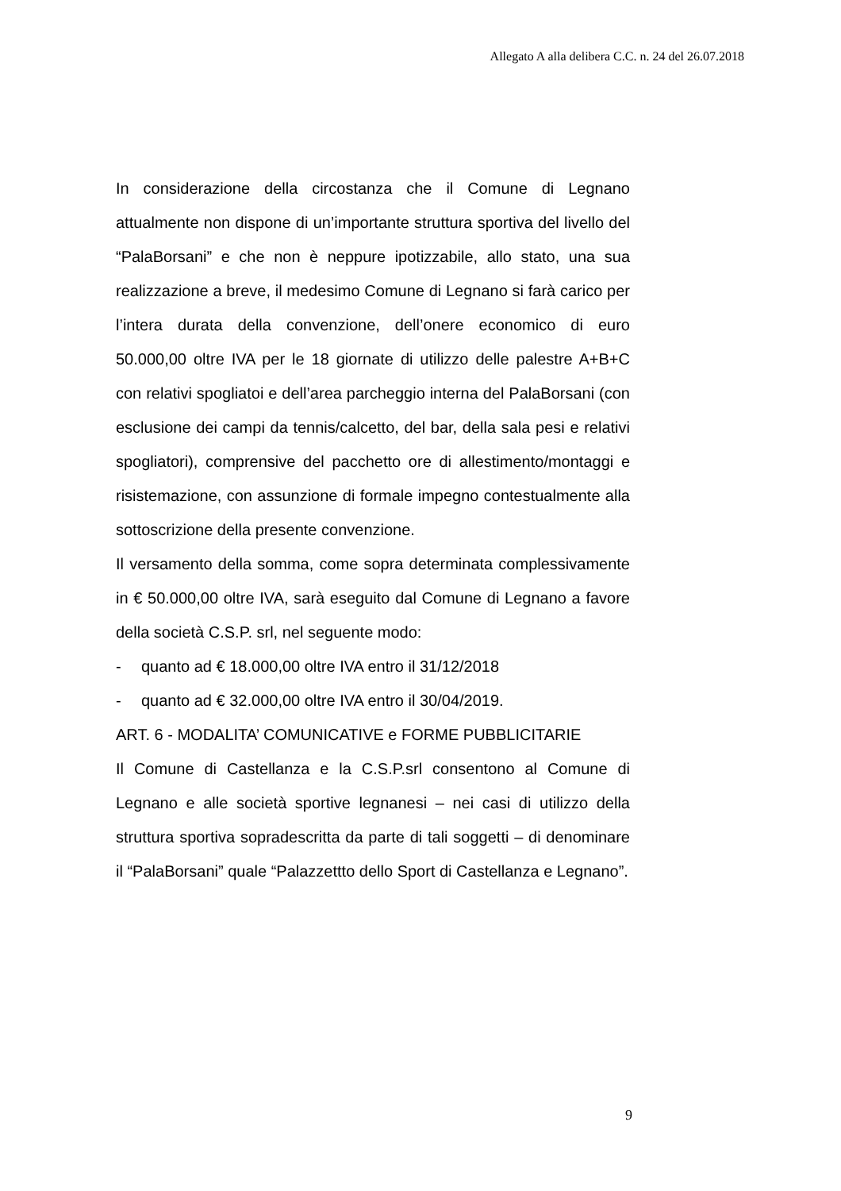Allegato A alla delibera C.C. n. 24 del 26.07.2018
In considerazione della circostanza che il Comune di Legnano attualmente non dispone di un’importante struttura sportiva del livello del “PalaBorsani” e che non è neppure ipotizzabile, allo stato, una sua realizzazione a breve, il medesimo Comune di Legnano si farà carico per l’intera durata della convenzione, dell’onere economico di euro 50.000,00 oltre IVA per le 18 giornate di utilizzo delle palestre A+B+C con relativi spogliatoi e dell’area parcheggio interna del PalaBorsani (con esclusione dei campi da tennis/calcetto, del bar, della sala pesi e relativi spogliatori), comprensive del pacchetto ore di allestimento/montaggi e risistemazione, con assunzione di formale impegno contestualmente alla sottoscrizione della presente convenzione.
Il versamento della somma, come sopra determinata complessivamente in € 50.000,00 oltre IVA, sarà eseguito dal Comune di Legnano a favore della società C.S.P. srl, nel seguente modo:
- quanto ad € 18.000,00 oltre IVA entro il 31/12/2018
- quanto ad € 32.000,00 oltre IVA entro il 30/04/2019.
ART. 6 - MODALITA’ COMUNICATIVE e FORME PUBBLICITARIE
Il Comune di Castellanza e la C.S.P.srl consentono al Comune di Legnano e alle società sportive legnanesi – nei casi di utilizzo della struttura sportiva sopradescritta da parte di tali soggetti – di denominare il “PalaBorsani” quale “Palazzettto dello Sport di Castellanza e Legnano”.
9